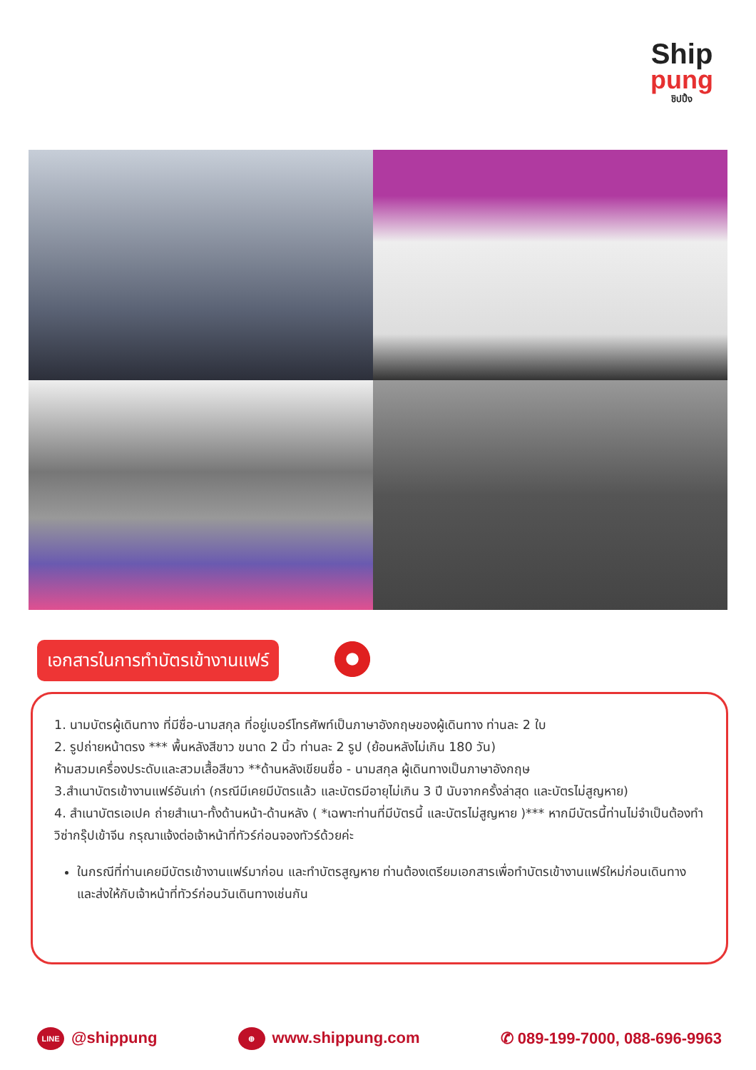Ship
pung
ชิปปิ้ง
เอกสารในการทำบัตรเข้างานแฟร์
1. นามบัตรผู้เดินทาง ที่มีชื่อ-นามสกุล ที่อยู่เบอร์โทรศัพท์เป็นภาษาอังกฤษของผู้เดินทาง ท่านละ 2 ใบ
2. รูปถ่ายหน้าตรง *** พื้นหลังสีขาว ขนาด 2 นิ้ว ท่านละ 2 รูป (ย้อนหลังไม่เกิน 180 วัน)
ห้ามสวมเครื่องประดับและสวมเสื้อสีขาว **ด้านหลังเขียนชื่อ - นามสกุล ผู้เดินทางเป็นภาษาอังกฤษ
3.สำเนาบัตรเข้างานแฟร์อันเก่า (กรณีมีเคยมีบัตรแล้ว และบัตรมีอายุไม่เกิน 3 ปี นับจากครั้งล่าสุด และบัตรไม่สูญหาย)
4. สำเนาบัตรเอเปค ถ่ายสำเนา-ทั้งด้านหน้า-ด้านหลัง ( *เฉพาะท่านที่มีบัตรนี้ และบัตรไม่สูญหาย )*** หากมีบัตรนี้ท่านไม่จำเป็นต้องทำวิซ่ากรุ๊ปเข้าจีน กรุณาแจ้งต่อเจ้าหน้าที่ทัวร์ก่อนจองทัวร์ด้วยค่ะ
ในกรณีที่ท่านเคยมีบัตรเข้างานแฟร์มาก่อน และทำบัตรสูญหาย ท่านต้องเตรียมเอกสารเพื่อทำบัตรเข้างานแฟร์ใหม่ก่อนเดินทางและส่งให้กับเจ้าหน้าที่ทัวร์ก่อนวันเดินทางเช่นกัน
LINE @shippung ⊕ www.shippung.com ✆ 089-199-7000, 088-696-9963